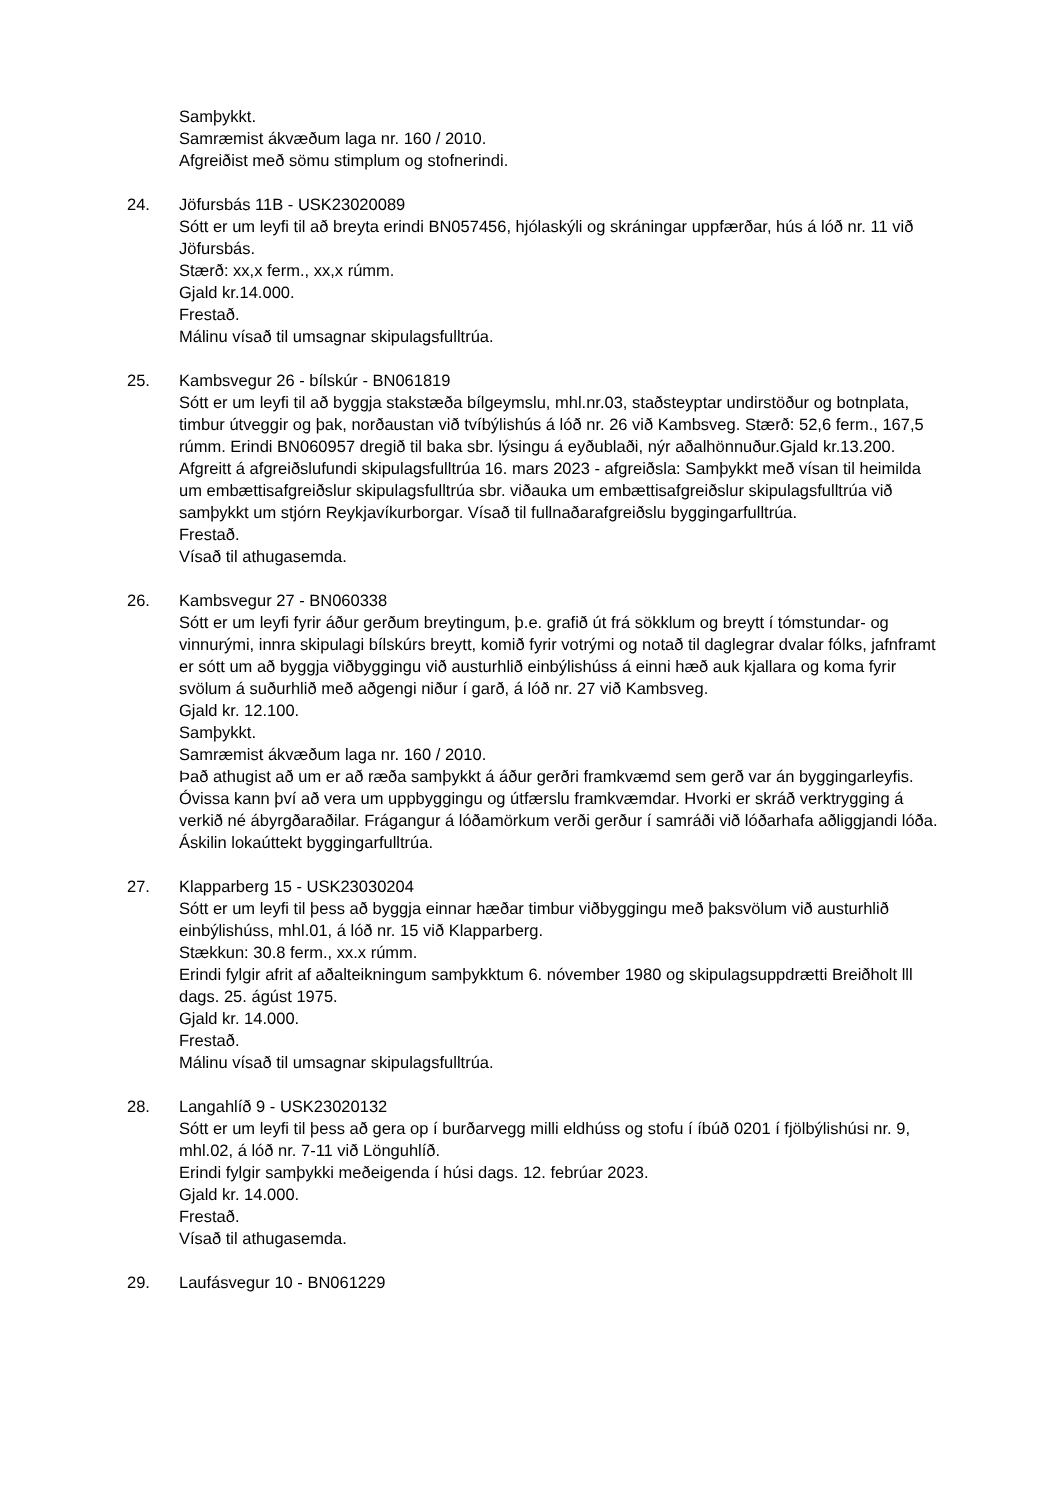Samþykkt.
Samræmist ákvæðum laga nr. 160 / 2010.
Afgreiðist með sömu stimplum og stofnerindi.
24. Jöfursbás 11B - USK23020089
Sótt er um leyfi til að breyta erindi BN057456, hjólaskýli og skráningar uppfærðar, hús á lóð nr. 11 við Jöfursbás.
Stærð: xx,x ferm., xx,x rúmm.
Gjald kr.14.000.
Frestað.
Málinu vísað til umsagnar skipulagsfulltrúa.
25. Kambsvegur 26 - bílskúr - BN061819
Sótt er um leyfi til að byggja stakstæða bílgeymslu, mhl.nr.03, staðsteyptar undirstöður og botnplata, timbur útveggir og þak, norðaustan við tvíbýlishús á lóð nr. 26 við Kambsveg. Stærð: 52,6 ferm., 167,5 rúmm. Erindi BN060957 dregið til baka sbr. lýsingu á eyðublaði, nýr aðalhönnuður.Gjald kr.13.200. Afgreitt á afgreiðslufundi skipulagsfulltrúa 16. mars 2023 - afgreiðsla: Samþykkt með vísan til heimilda um embættisafgreiðslur skipulagsfulltrúa sbr. viðauka um embættisafgreiðslur skipulagsfulltrúa við samþykkt um stjórn Reykjavíkurborgar. Vísað til fullnaðarafgreiðslu byggingarfulltrúa.
Frestað.
Vísað til athugasemda.
26. Kambsvegur 27 - BN060338
Sótt er um leyfi fyrir áður gerðum breytingum, þ.e. grafið út frá sökklum og breytt í tómstundar- og vinnurými, innra skipulagi bílskúrs breytt, komið fyrir votrými og notað til daglegrar dvalar fólks, jafnframt er sótt um að byggja viðbyggingu við austurhlið einbýlishúss á einni hæð auk kjallara og koma fyrir svölum á suðurhlið með aðgengi niður í garð, á lóð nr. 27 við Kambsveg.
Gjald kr. 12.100.
Samþykkt.
Samræmist ákvæðum laga nr. 160 / 2010.
Það athugist að um er að ræða samþykkt á áður gerðri framkvæmd sem gerð var án byggingarleyfis. Óvissa kann því að vera um uppbyggingu og útfærslu framkvæmdar. Hvorki er skráð verktrygging á verkið né ábyrgðaraðilar. Frágangur á lóðamörkum verði gerður í samráði við lóðarhafa aðliggjandi lóða. Áskilin lokaúttekt byggingarfulltrúa.
27. Klapparberg 15 - USK23030204
Sótt er um leyfi til þess að byggja einnar hæðar timbur viðbyggingu með þaksvölum við austurhlið einbýlishúss, mhl.01, á lóð nr. 15 við Klapparberg.
Stækkun: 30.8 ferm., xx.x rúmm.
Erindi fylgir afrit af aðalteikningum samþykktum 6. nóvember 1980 og skipulagsuppdrætti Breiðholt lll dags. 25. ágúst 1975.
Gjald kr. 14.000.
Frestað.
Málinu vísað til umsagnar skipulagsfulltrúa.
28. Langahlíð 9 - USK23020132
Sótt er um leyfi til þess að gera op í burðarvegg milli eldhúss og stofu í íbúð 0201 í fjölbýlishúsi nr. 9, mhl.02, á lóð nr. 7-11 við Lönguhlíð.
Erindi fylgir samþykki meðeigenda í húsi dags. 12. febrúar 2023.
Gjald kr. 14.000.
Frestað.
Vísað til athugasemda.
29. Laufásvegur 10 - BN061229